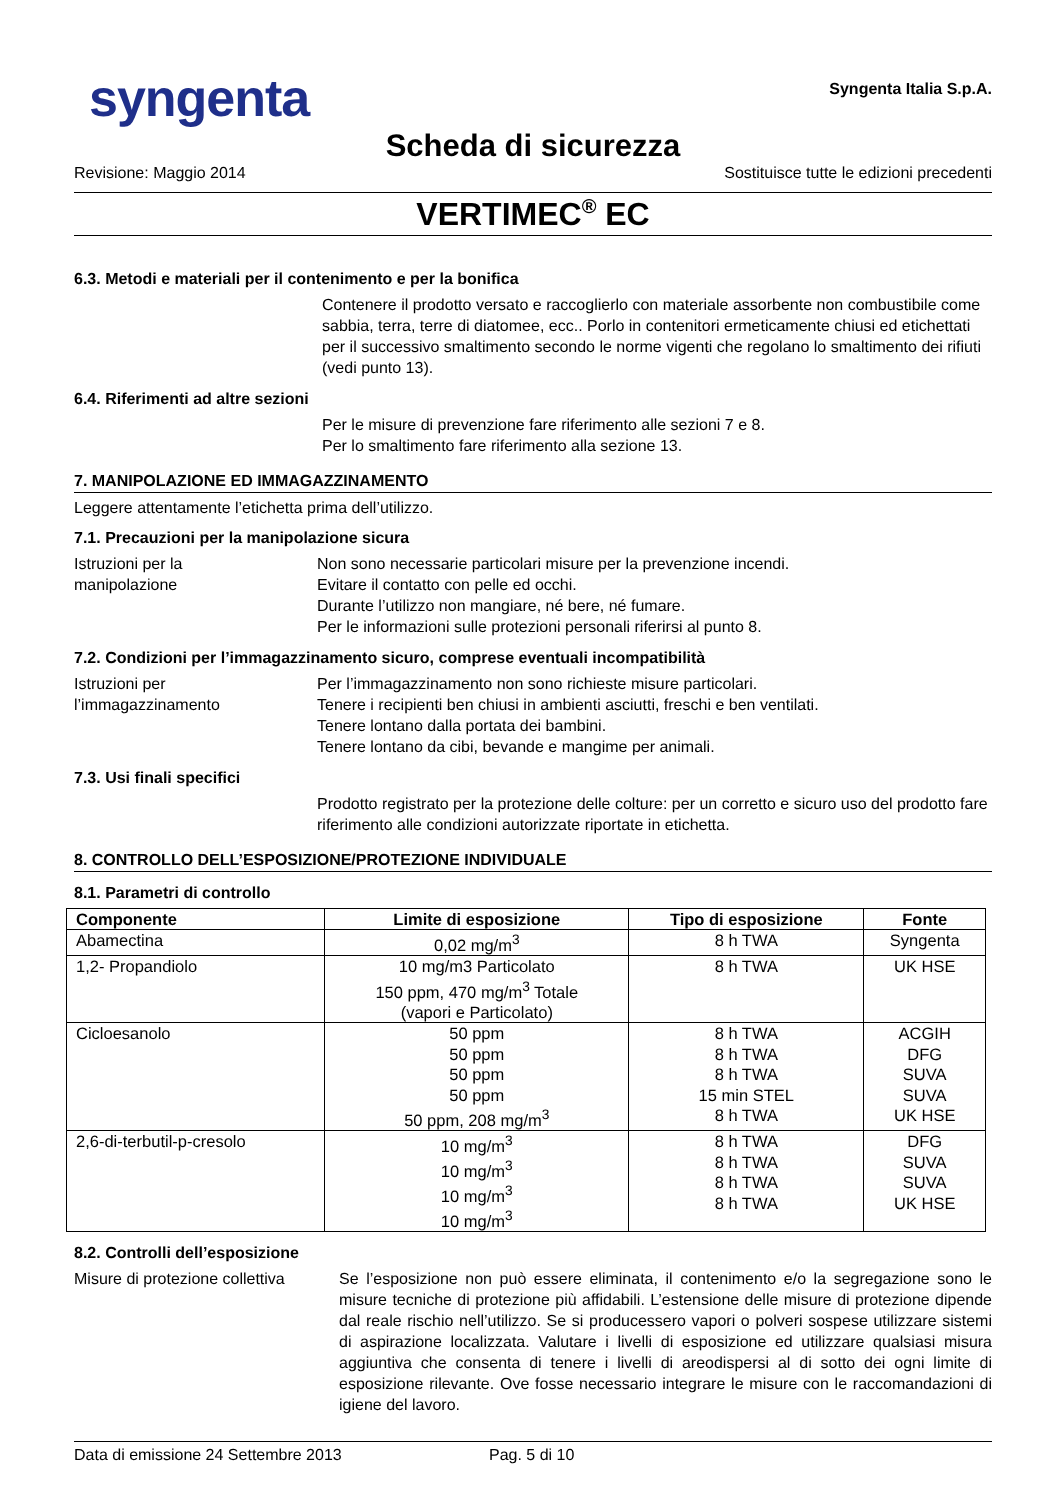syngenta
Syngenta Italia S.p.A.
Scheda di sicurezza
Revisione: Maggio 2014 Sostituisce tutte le edizioni precedenti
VERTIMEC<sup>®</sup> EC
6.3. Metodi e materiali per il contenimento e per la bonifica
Contenere il prodotto versato e raccoglierlo con materiale assorbente non combustibile come sabbia, terra, terre di diatomee, ecc.. Porlo in contenitori ermeticamente chiusi ed etichettati per il successivo smaltimento secondo le norme vigenti che regolano lo smaltimento dei rifiuti (vedi punto 13).
6.4. Riferimenti ad altre sezioni
Per le misure di prevenzione fare riferimento alle sezioni 7 e 8.
Per lo smaltimento fare riferimento alla sezione 13.
7. MANIPOLAZIONE ED IMMAGAZZINAMENTO
Leggere attentamente l’etichetta prima dell’utilizzo.
7.1. Precauzioni per la manipolazione sicura
Istruzioni per la
manipolazione
Non sono necessarie particolari misure per la prevenzione incendi.
Evitare il contatto con pelle ed occhi.
Durante l’utilizzo non mangiare, né bere, né fumare.
Per le informazioni sulle protezioni personali riferirsi al punto 8.
7.2. Condizioni per l’immagazzinamento sicuro, comprese eventuali incompatibilità
Istruzioni per
l’immagazzinamento
Per l’immagazzinamento non sono richieste misure particolari.
Tenere i recipienti ben chiusi in ambienti asciutti, freschi e ben ventilati.
Tenere lontano dalla portata dei bambini.
Tenere lontano da cibi, bevande e mangime per animali.
7.3. Usi finali specifici
Prodotto registrato per la protezione delle colture: per un corretto e sicuro uso del prodotto fare riferimento alle condizioni autorizzate riportate in etichetta.
8. CONTROLLO DELL’ESPOSIZIONE/PROTEZIONE INDIVIDUALE
8.1. Parametri di controllo
| Componente | Limite di esposizione | Tipo di esposizione | Fonte |
| --- | --- | --- | --- |
| Abamectina | 0,02 mg/m<sup>3</sup> | 8 h TWA | Syngenta |
| 1,2- Propandiolo | 10 mg/m3 Particolato 150 ppm, 470 mg/m<sup>3</sup> Totale (vapori e Particolato) | 8 h TWA | UK HSE |
| Cicloesanolo | 50 ppm 50 ppm 50 ppm 50 ppm 50 ppm, 208 mg/m<sup>3</sup> | 8 h TWA 8 h TWA 8 h TWA 15 min STEL 8 h TWA | ACGIH DFG SUVA SUVA UK HSE |
| 2,6-di-terbutil-p-cresolo | 10 mg/m<sup>3</sup> 10 mg/m<sup>3</sup> 10 mg/m<sup>3</sup> 10 mg/m<sup>3</sup> | 8 h TWA 8 h TWA 8 h TWA 8 h TWA | DFG SUVA SUVA UK HSE |
8.2. Controlli dell’esposizione
Misure di protezione collettiva
Se l’esposizione non può essere eliminata, il contenimento e/o la segregazione sono le misure tecniche di protezione più affidabili. L’estensione delle misure di protezione dipende dal reale rischio nell’utilizzo. Se si producessero vapori o polveri sospese utilizzare sistemi di aspirazione localizzata. Valutare i livelli di esposizione ed utilizzare qualsiasi misura aggiuntiva che consenta di tenere i livelli di areodispersi al di sotto dei ogni limite di esposizione rilevante. Ove fosse necessario integrare le misure con le raccomandazioni di igiene del lavoro.
Data di emissione 24 Settembre 2013 Pag. 5 di 10